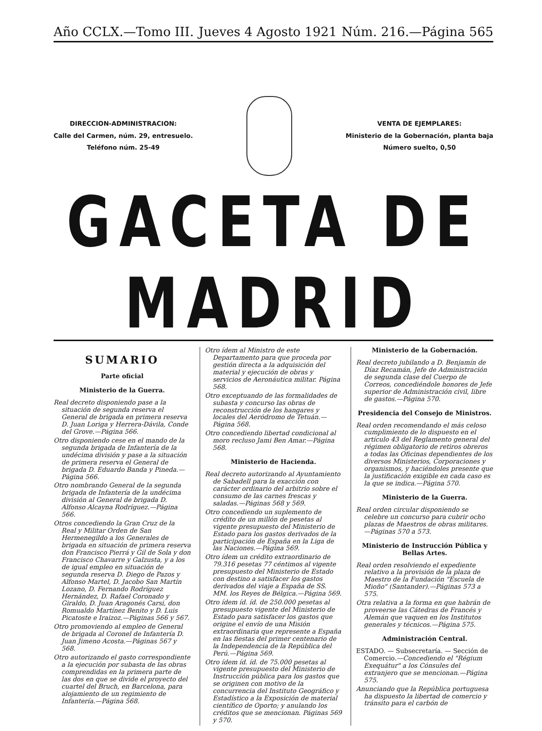Año CCLX.—Tomo III. Jueves 4 Agosto 1921 Núm. 216.—Página 565
DIRECCION-ADMINISTRACION:
Calle del Carmen, núm. 29, entresuelo.
Teléfono núm. 25-49
VENTA DE EJEMPLARES:
Ministerio de la Gobernación, planta baja
Número suelto, 0,50
GACETA DE MADRID
SUMARIO
Parte oficial
Ministerio de la Guerra.
Real decreto disponiendo pase a la situación de segunda reserva el General de brigada en primera reserva D. Juan Loriga y Herrera-Dávila, Conde del Grove.—Página 566.
Otro disponiendo cese en el mando de la segunda brigada de Infantería de la undécima división y pase a la situación de primera reserva el General de brigada D. Eduardo Banda y Pineda.—Página 566.
Otro nombrando General de la segunda brigada de Infantería de la undécima división al General de brigada D. Alfonso Alcayna Rodríguez.—Página 566.
Otros concediendo la Gran Cruz de la Real y Militar Orden de San Hermenegildo a los Generales de brigada en situación de primera reserva don Francisco Pierrá y Gil de Sola y don Francisco Chavarre y Galzusta, y a los de igual empleo en situación de segunda reserva D. Diego de Pazos y Alfonso Martel, D. Jacobo San Martín Lozano, D. Fernando Rodríguez Hernández, D. Rafael Coronado y Giraldo, D. Juan Aragonés Carsi, don Romualdo Martínez Benito y D. Luis Picatoste e Iraizoz.—Páginas 566 y 567.
Otro promoviendo al empleo de General de brigada al Coronel de Infantería D. Juan Jimeno Acosta.—Páginas 567 y 568.
Otro autorizando el gasto correspondiente a la ejecución por subasta de las obras comprendidas en la primera parte de las dos en que se divide el proyecto del cuartel del Bruch, en Barcelona, para alojamiento de un regimiento de Infantería.—Página 568.
Otro ídem al Ministro de este Departamento para que proceda por gestión directa a la adquisición del material y ejecución de obras y servicios de Aeronáutica militar. Página 568.
Otro exceptuando de las formalidades de subasta y concurso las obras de reconstrucción de los hangares y locales del Aeródromo de Tetuán.—Página 568.
Otro concediendo libertad condicional al moro recluso Jami Ben Amar.—Página 568.
Ministerio de Hacienda.
Real decreto autorizando al Ayuntamiento de Sabadell para la exacción con carácter ordinario del arbitrio sobre el consumo de las carnes frescas y saladas.—Páginas 568 y 569.
Otro concediendo un suplemento de crédito de un millón de pesetas al vigente presupuesto del Ministerio de Estado para los gastos derivados de la participación de España en la Liga de las Naciones.—Página 569.
Otro ídem un crédito extraordinario de 79.316 pesetas 77 céntimos al vigente presupuesto del Ministerio de Estado con destino a satisfacer los gastos derivados del viaje a España de SS. MM. los Reyes de Bélgica.—Página 569.
Otro ídem íd. íd. de 250.000 pesetas al presupuesto vigente del Ministerio de Estado para satisfacer los gastos que origine el envío de una Misión extraordinaria que represente a España en las fiestas del primer centenario de la Independencia de la República del Perú.—Página 569.
Otro ídem íd. íd. de 75.000 pesetas al vigente presupuesto del Ministerio de Instrucción pública para los gastos que se originen con motivo de la concurrencia del Instituto Geográfico y Estadístico a la Exposición de material científico de Oporto; y anulando los créditos que se mencionan. Páginas 569 y 570.
Ministerio de la Gobernación.
Real decreto jubilando a D. Benjamín de Díaz Recamán, Jefe de Administración de segunda clase del Cuerpo de Correos, concediéndole honores de Jefe superior de Administración civil, libre de gastos.—Página 570.
Presidencia del Consejo de Ministros.
Real orden recomendando el más celoso cumplimiento de lo dispuesto en el artículo 43 del Reglamento general del régimen obligatorio de retiros obreros a todas las Oficinas dependientes de los diversos Ministerios, Corporaciones y organismos, y haciéndoles presente que la justificación exigible en cada caso es la que se indica.—Página 570.
Ministerio de la Guerra.
Real orden circular disponiendo se celebre un concurso para cubrir ocho plazas de Maestros de obras militares.—Páginas 570 a 573.
Ministerio de Instrucción Pública y Bellas Artes.
Real orden resolviendo el expediente relativo a la provisión de la plaza de Maestro de la Fundación "Escuela de Mioño" (Santander).—Páginas 573 a 575.
Otra relativa a la forma en que habrán de proveerse las Cátedras de Francés y Alemán que vaquen en los Institutos generales y técnicos.—Página 575.
Administración Central.
ESTADO. — Subsecretaría. — Sección de Comercio.—Concediendo el "Régium Exequátur" a los Cónsules del extranjero que se mencionan.—Página 575.
Anunciando que la República portuguesa ha dispuesto la libertad de comercio y tránsito para el carbón de